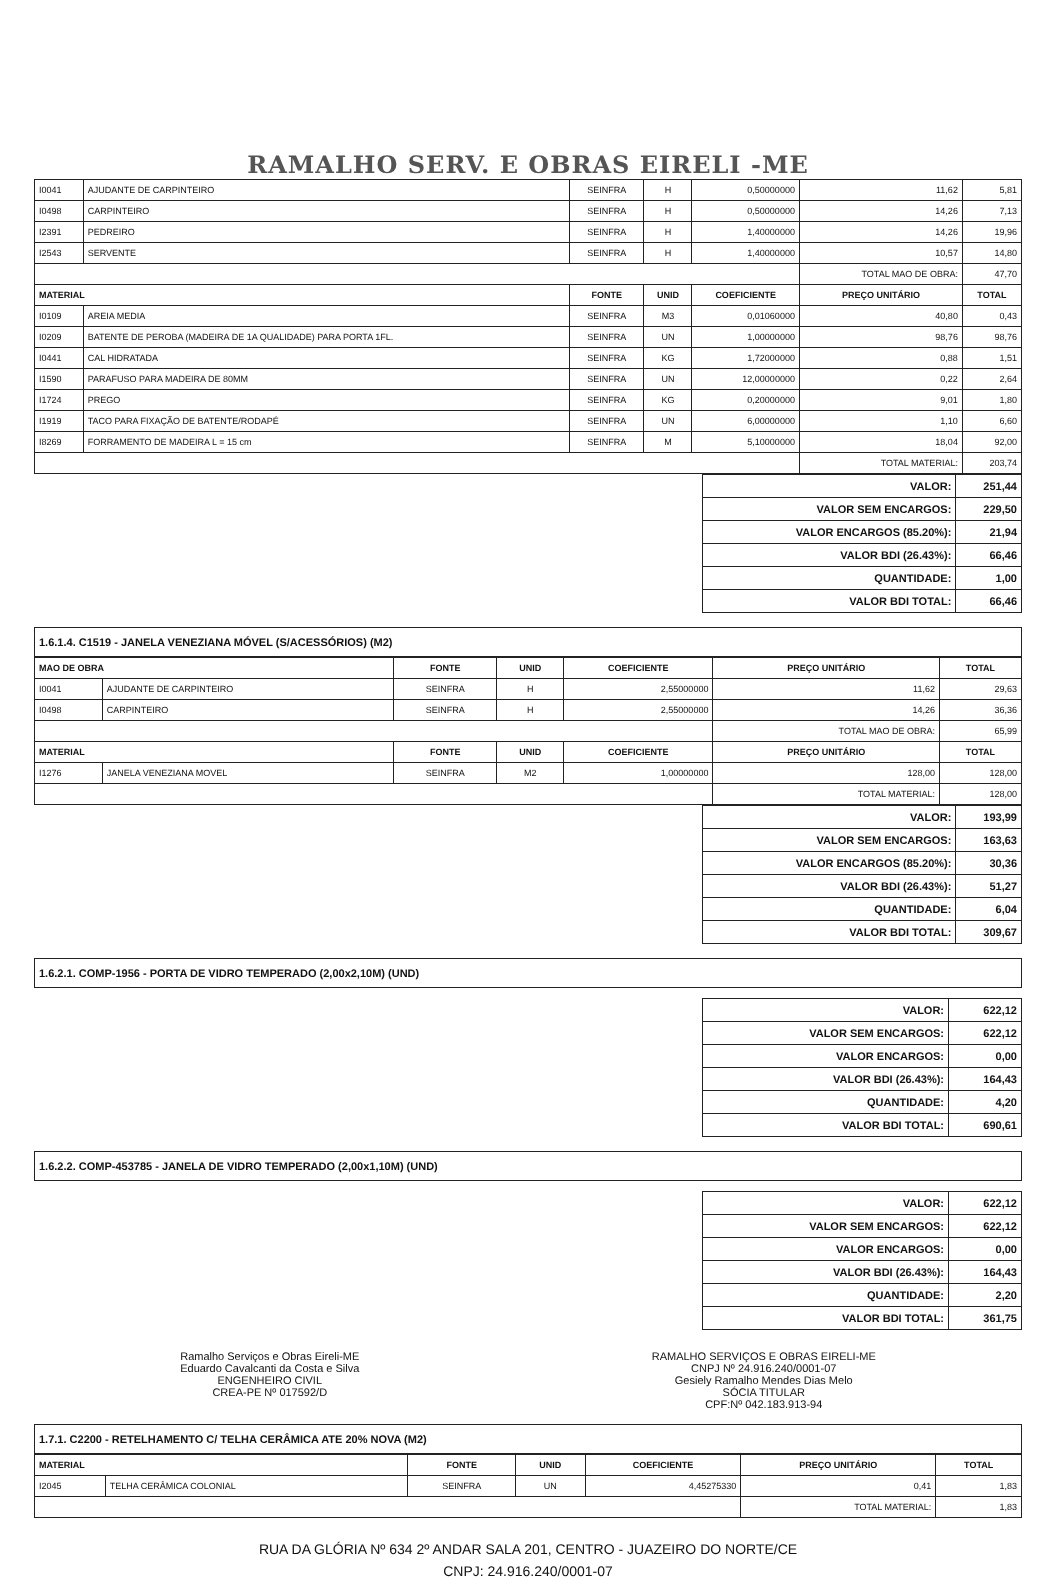RAMALHO SERV. E OBRAS EIRELI -ME
| I0041 | AJUDANTE DE CARPINTEIRO | SEINFRA | H | 0,50000000 | 11,62 | 5,81 |
| I0498 | CARPINTEIRO | SEINFRA | H | 0,50000000 | 14,26 | 7,13 |
| I2391 | PEDREIRO | SEINFRA | H | 1,40000000 | 14,26 | 19,96 |
| I2543 | SERVENTE | SEINFRA | H | 1,40000000 | 10,57 | 14,80 |
| | | | | | TOTAL MAO DE OBRA: | 47,70 |
| MATERIAL | | FONTE | UNID | COEFICIENTE | PREÇO UNITÁRIO | TOTAL |
| I0109 | AREIA MEDIA | SEINFRA | M3 | 0,01060000 | 40,80 | 0,43 |
| I0209 | BATENTE DE PEROBA (MADEIRA DE 1A QUALIDADE) PARA PORTA 1FL. | SEINFRA | UN | 1,00000000 | 98,76 | 98,76 |
| I0441 | CAL HIDRATADA | SEINFRA | KG | 1,72000000 | 0,88 | 1,51 |
| I1590 | PARAFUSO PARA MADEIRA DE 80MM | SEINFRA | UN | 12,00000000 | 0,22 | 2,64 |
| I1724 | PREGO | SEINFRA | KG | 0,20000000 | 9,01 | 1,80 |
| I1919 | TACO PARA FIXAÇÃO DE BATENTE/RODAPÉ | SEINFRA | UN | 6,00000000 | 1,10 | 6,60 |
| I8269 | FORRAMENTO DE MADEIRA L = 15 cm | SEINFRA | M | 5,10000000 | 18,04 | 92,00 |
| | | | | | TOTAL MATERIAL: | 203,74 |
| VALOR: | 251,44 |
| VALOR SEM ENCARGOS: | 229,50 |
| VALOR ENCARGOS (85.20%): | 21,94 |
| VALOR BDI (26.43%): | 66,46 |
| QUANTIDADE: | 1,00 |
| VALOR BDI TOTAL: | 66,46 |
1.6.1.4. C1519 - JANELA VENEZIANA MÓVEL (S/ACESSÓRIOS) (M2)
| MAO DE OBRA | | FONTE | UNID | COEFICIENTE | PREÇO UNITÁRIO | TOTAL |
| --- | --- | --- | --- | --- | --- | --- |
| I0041 | AJUDANTE DE CARPINTEIRO | SEINFRA | H | 2,55000000 | 11,62 | 29,63 |
| I0498 | CARPINTEIRO | SEINFRA | H | 2,55000000 | 14,26 | 36,36 |
| | | | | | TOTAL MAO DE OBRA: | 65,99 |
| MATERIAL | | FONTE | UNID | COEFICIENTE | PREÇO UNITÁRIO | TOTAL |
| I1276 | JANELA VENEZIANA MOVEL | SEINFRA | M2 | 1,00000000 | 128,00 | 128,00 |
| | | | | | TOTAL MATERIAL: | 128,00 |
| VALOR: | 193,99 |
| VALOR SEM ENCARGOS: | 163,63 |
| VALOR ENCARGOS (85.20%): | 30,36 |
| VALOR BDI (26.43%): | 51,27 |
| QUANTIDADE: | 6,04 |
| VALOR BDI TOTAL: | 309,67 |
1.6.2.1. COMP-1956 - PORTA DE VIDRO TEMPERADO (2,00x2,10M) (UND)
| VALOR: | 622,12 |
| VALOR SEM ENCARGOS: | 622,12 |
| VALOR ENCARGOS: | 0,00 |
| VALOR BDI (26.43%): | 164,43 |
| QUANTIDADE: | 4,20 |
| VALOR BDI TOTAL: | 690,61 |
1.6.2.2. COMP-453785 - JANELA DE VIDRO TEMPERADO (2,00x1,10M) (UND)
| VALOR: | 622,12 |
| VALOR SEM ENCARGOS: | 622,12 |
| VALOR ENCARGOS: | 0,00 |
| VALOR BDI (26.43%): | 164,43 |
| QUANTIDADE: | 2,20 |
| VALOR BDI TOTAL: | 361,75 |
Ramalho Serviços e Obras Eireli-ME
Eduardo Cavalcanti da Costa e Silva
ENGENHEIRO CIVIL
CREA-PE Nº 017592/D
RAMALHO SERVIÇOS E OBRAS EIRELI-ME
CNPJ Nº 24.916.240/0001-07
Gesiely Ramalho Mendes Dias Melo
SÓCIA TITULAR
CPF:Nº 042.183.913-94
1.7.1. C2200 - RETELHAMENTO C/ TELHA CERÂMICA ATE 20% NOVA (M2)
| MATERIAL | | FONTE | UNID | COEFICIENTE | PREÇO UNITÁRIO | TOTAL |
| --- | --- | --- | --- | --- | --- | --- |
| I2045 | TELHA CERÂMICA COLONIAL | SEINFRA | UN | 4,45275330 | 0,41 | 1,83 |
| | | | | | TOTAL MATERIAL: | 1,83 |
RUA DA GLÓRIA Nº 634 2º ANDAR SALA 201, CENTRO - JUAZEIRO DO NORTE/CE
CNPJ: 24.916.240/0001-07